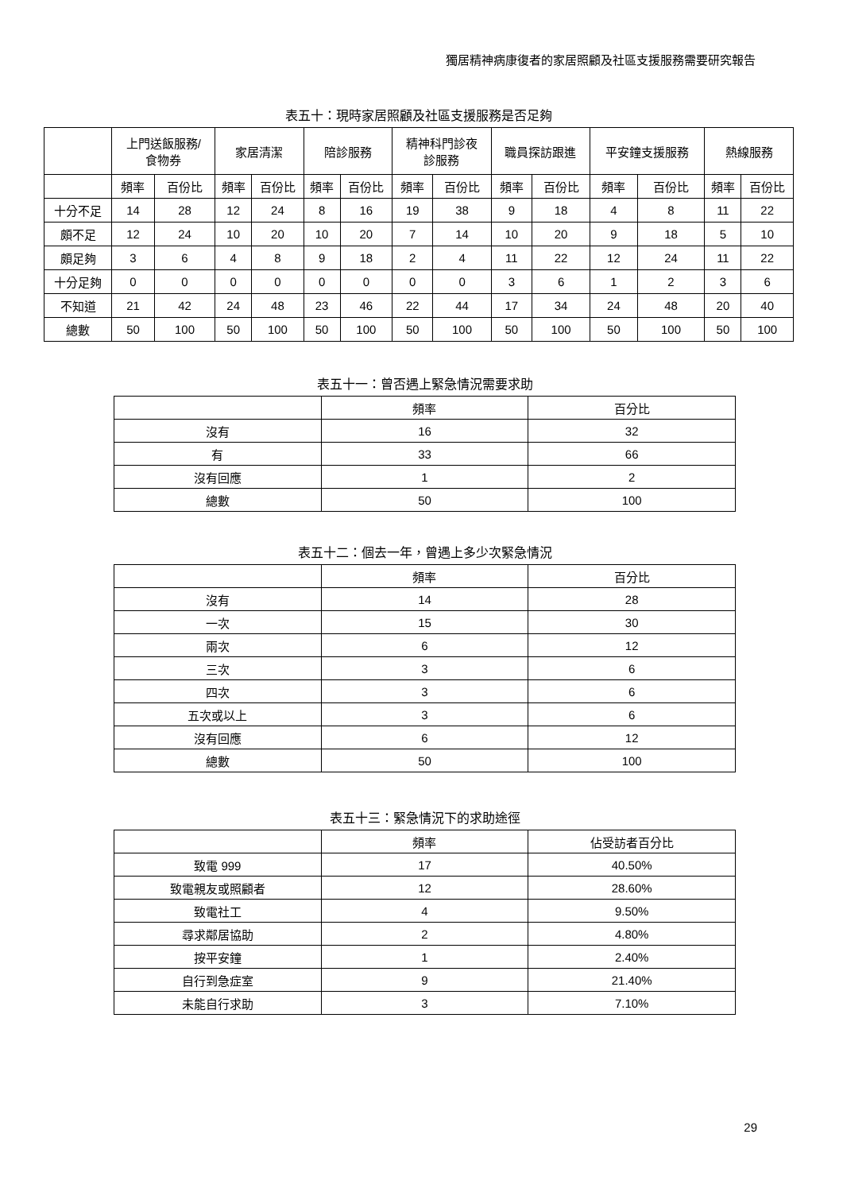獨居精神病康復者的家居照顧及社區支援服務需要研究報告
表五十：現時家居照顧及社區支援服務是否足夠
| | 上門送飯服務/ 食物券 | | 家居清潔 | | 陪診服務 | | 精神科門診夜 診服務 | | 職員探訪跟進 | | 平安鐘支援服務 | | 熱線服務 | |
| --- | --- | --- | --- | --- | --- | --- | --- | --- | --- | --- | --- | --- | --- | --- |
| | 頻率 | 百份比 | 頻率 | 百份比 | 頻率 | 百份比 | 頻率 | 百份比 | 頻率 | 百份比 | 頻率 | 百份比 | 頻率 | 百份比 |
| 十分不足 | 14 | 28 | 12 | 24 | 8 | 16 | 19 | 38 | 9 | 18 | 4 | 8 | 11 | 22 |
| 頗不足 | 12 | 24 | 10 | 20 | 10 | 20 | 7 | 14 | 10 | 20 | 9 | 18 | 5 | 10 |
| 頗足夠 | 3 | 6 | 4 | 8 | 9 | 18 | 2 | 4 | 11 | 22 | 12 | 24 | 11 | 22 |
| 十分足夠 | 0 | 0 | 0 | 0 | 0 | 0 | 0 | 0 | 3 | 6 | 1 | 2 | 3 | 6 |
| 不知道 | 21 | 42 | 24 | 48 | 23 | 46 | 22 | 44 | 17 | 34 | 24 | 48 | 20 | 40 |
| 總數 | 50 | 100 | 50 | 100 | 50 | 100 | 50 | 100 | 50 | 100 | 50 | 100 | 50 | 100 |
表五十一：曾否遇上緊急情況需要求助
| | 頻率 | 百分比 |
| --- | --- | --- |
| 沒有 | 16 | 32 |
| 有 | 33 | 66 |
| 沒有回應 | 1 | 2 |
| 總數 | 50 | 100 |
表五十二：個去一年，曾遇上多少次緊急情況
| | 頻率 | 百分比 |
| --- | --- | --- |
| 沒有 | 14 | 28 |
| 一次 | 15 | 30 |
| 兩次 | 6 | 12 |
| 三次 | 3 | 6 |
| 四次 | 3 | 6 |
| 五次或以上 | 3 | 6 |
| 沒有回應 | 6 | 12 |
| 總數 | 50 | 100 |
表五十三：緊急情況下的求助途徑
| | 頻率 | 佔受訪者百分比 |
| --- | --- | --- |
| 致電 999 | 17 | 40.50% |
| 致電親友或照顧者 | 12 | 28.60% |
| 致電社工 | 4 | 9.50% |
| 尋求鄰居協助 | 2 | 4.80% |
| 按平安鐘 | 1 | 2.40% |
| 自行到急症室 | 9 | 21.40% |
| 未能自行求助 | 3 | 7.10% |
29